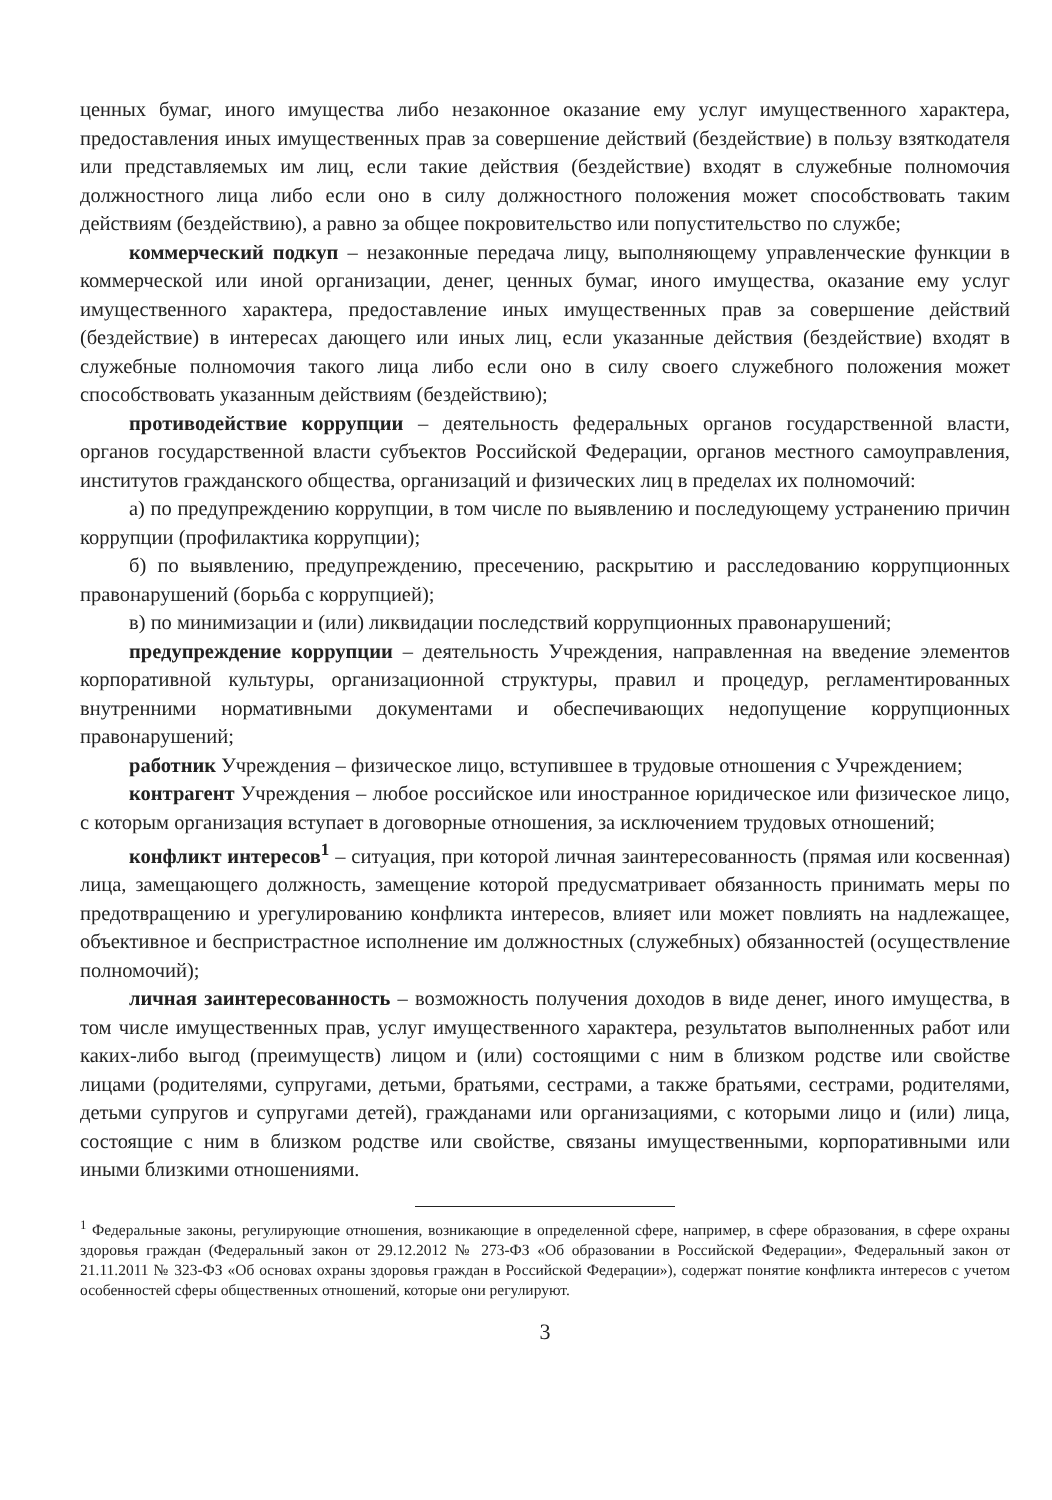ценных бумаг, иного имущества либо незаконное оказание ему услуг имущественного характера, предоставления иных имущественных прав за совершение действий (бездействие) в пользу взяткодателя или представляемых им лиц, если такие действия (бездействие) входят в служебные полномочия должностного лица либо если оно в силу должностного положения может способствовать таким действиям (бездействию), а равно за общее покровительство или попустительство по службе;
коммерческий подкуп – незаконные передача лицу, выполняющему управленческие функции в коммерческой или иной организации, денег, ценных бумаг, иного имущества, оказание ему услуг имущественного характера, предоставление иных имущественных прав за совершение действий (бездействие) в интересах дающего или иных лиц, если указанные действия (бездействие) входят в служебные полномочия такого лица либо если оно в силу своего служебного положения может способствовать указанным действиям (бездействию);
противодействие коррупции – деятельность федеральных органов государственной власти, органов государственной власти субъектов Российской Федерации, органов местного самоуправления, институтов гражданского общества, организаций и физических лиц в пределах их полномочий:
а) по предупреждению коррупции, в том числе по выявлению и последующему устранению причин коррупции (профилактика коррупции);
б) по выявлению, предупреждению, пресечению, раскрытию и расследованию коррупционных правонарушений (борьба с коррупцией);
в) по минимизации и (или) ликвидации последствий коррупционных правонарушений;
предупреждение коррупции – деятельность Учреждения, направленная на введение элементов корпоративной культуры, организационной структуры, правил и процедур, регламентированных внутренними нормативными документами и обеспечивающих недопущение коррупционных правонарушений;
работник Учреждения – физическое лицо, вступившее в трудовые отношения с Учреждением;
контрагент Учреждения – любое российское или иностранное юридическое или физическое лицо, с которым организация вступает в договорные отношения, за исключением трудовых отношений;
конфликт интересов<sup>1</sup> – ситуация, при которой личная заинтересованность (прямая или косвенная) лица, замещающего должность, замещение которой предусматривает обязанность принимать меры по предотвращению и урегулированию конфликта интересов, влияет или может повлиять на надлежащее, объективное и беспристрастное исполнение им должностных (служебных) обязанностей (осуществление полномочий);
личная заинтересованность – возможность получения доходов в виде денег, иного имущества, в том числе имущественных прав, услуг имущественного характера, результатов выполненных работ или каких-либо выгод (преимуществ) лицом и (или) состоящими с ним в близком родстве или свойстве лицами (родителями, супругами, детьми, братьями, сестрами, а также братьями, сестрами, родителями, детьми супругов и супругами детей), гражданами или организациями, с которыми лицо и (или) лица, состоящие с ним в близком родстве или свойстве, связаны имущественными, корпоративными или иными близкими отношениями.
<sup>1</sup> Федеральные законы, регулирующие отношения, возникающие в определенной сфере, например, в сфере образования, в сфере охраны здоровья граждан (Федеральный закон от 29.12.2012 № 273-ФЗ «Об образовании в Российской Федерации», Федеральный закон от 21.11.2011 № 323-ФЗ «Об основах охраны здоровья граждан в Российской Федерации»), содержат понятие конфликта интересов с учетом особенностей сферы общественных отношений, которые они регулируют.
3